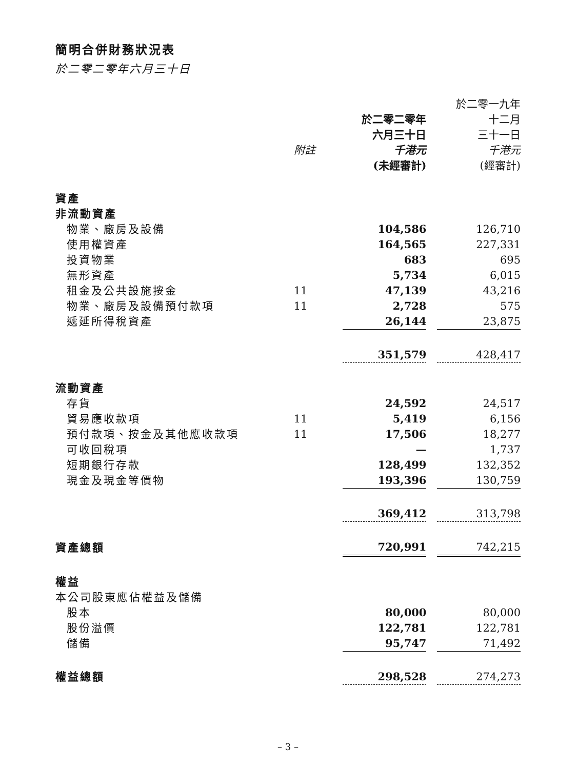簡明合併財務狀況表
於二零二零年六月三十日
| | | | | 於二零一九年 |
| --- | --- | --- | --- | --- |
| | | 於二零二零年 | | 十二月 |
| | | 六月三十日 | | 三十一日 |
| | 附註 | 千港元 | | 千港元 |
| | | (未經審計) | | (經審計) |
| 資產 | | | | |
| 非流動資產 | | | | |
| 物業、廠房及設備 | | 104,586 | | 126,710 |
| 使用權資產 | | 164,565 | | 227,331 |
| 投資物業 | | 683 | | 695 |
| 無形資產 | | 5,734 | | 6,015 |
| 租金及公共設施按金 | 11 | 47,139 | | 43,216 |
| 物業、廠房及設備預付款項 | 11 | 2,728 | | 575 |
| 遞延所得稅資產 | | 26,144 | | 23,875 |
| | | 351,579 | | 428,417 |
| 流動資產 | | | | |
| 存貨 | | 24,592 | | 24,517 |
| 貿易應收款項 | 11 | 5,419 | | 6,156 |
| 預付款項、按金及其他應收款項 | 11 | 17,506 | | 18,277 |
| 可收回稅項 | | — | | 1,737 |
| 短期銀行存款 | | 128,499 | | 132,352 |
| 現金及現金等價物 | | 193,396 | | 130,759 |
| | | 369,412 | | 313,798 |
| 資產總額 | | 720,991 | | 742,215 |
| 權益 | | | | |
| 本公司股東應佔權益及儲備 | | | | |
| 股本 | | 80,000 | | 80,000 |
| 股份溢價 | | 122,781 | | 122,781 |
| 儲備 | | 95,747 | | 71,492 |
| 權益總額 | | 298,528 | | 274,273 |
– 3 –